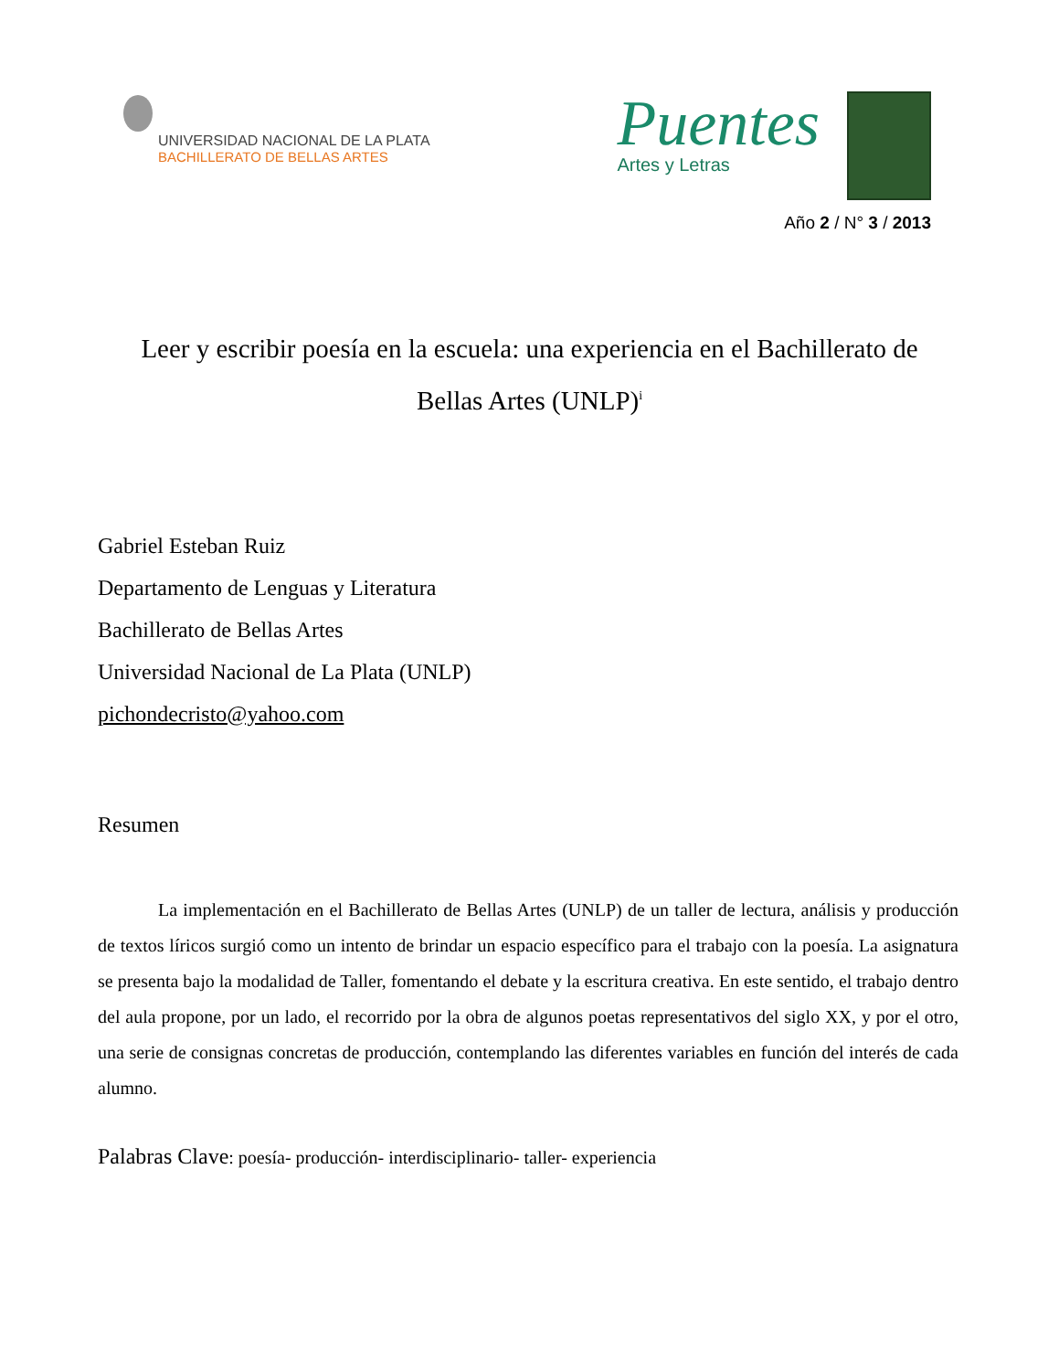UNIVERSIDAD NACIONAL DE LA PLATA
BACHILLERATO DE BELLAS ARTES
Puentes
Artes y Letras
Año 2 / N° 3 / 2013
Leer y escribir poesía en la escuela: una experiencia en el Bachillerato de Bellas Artes (UNLP)<sup>i</sup>
Gabriel Esteban Ruiz
Departamento de Lenguas y Literatura
Bachillerato de Bellas Artes
Universidad Nacional de La Plata (UNLP)
pichondecristo@yahoo.com
Resumen
La implementación en el Bachillerato de Bellas Artes (UNLP) de un taller de lectura, análisis y producción de textos líricos surgió como un intento de brindar un espacio específico para el trabajo con la poesía. La asignatura se presenta bajo la modalidad de Taller, fomentando el debate y la escritura creativa. En este sentido, el trabajo dentro del aula propone, por un lado, el recorrido por la obra de algunos poetas representativos del siglo XX, y por el otro, una serie de consignas concretas de producción, contemplando las diferentes variables en función del interés de cada alumno.
Palabras Clave: poesía- producción- interdisciplinario- taller- experiencia